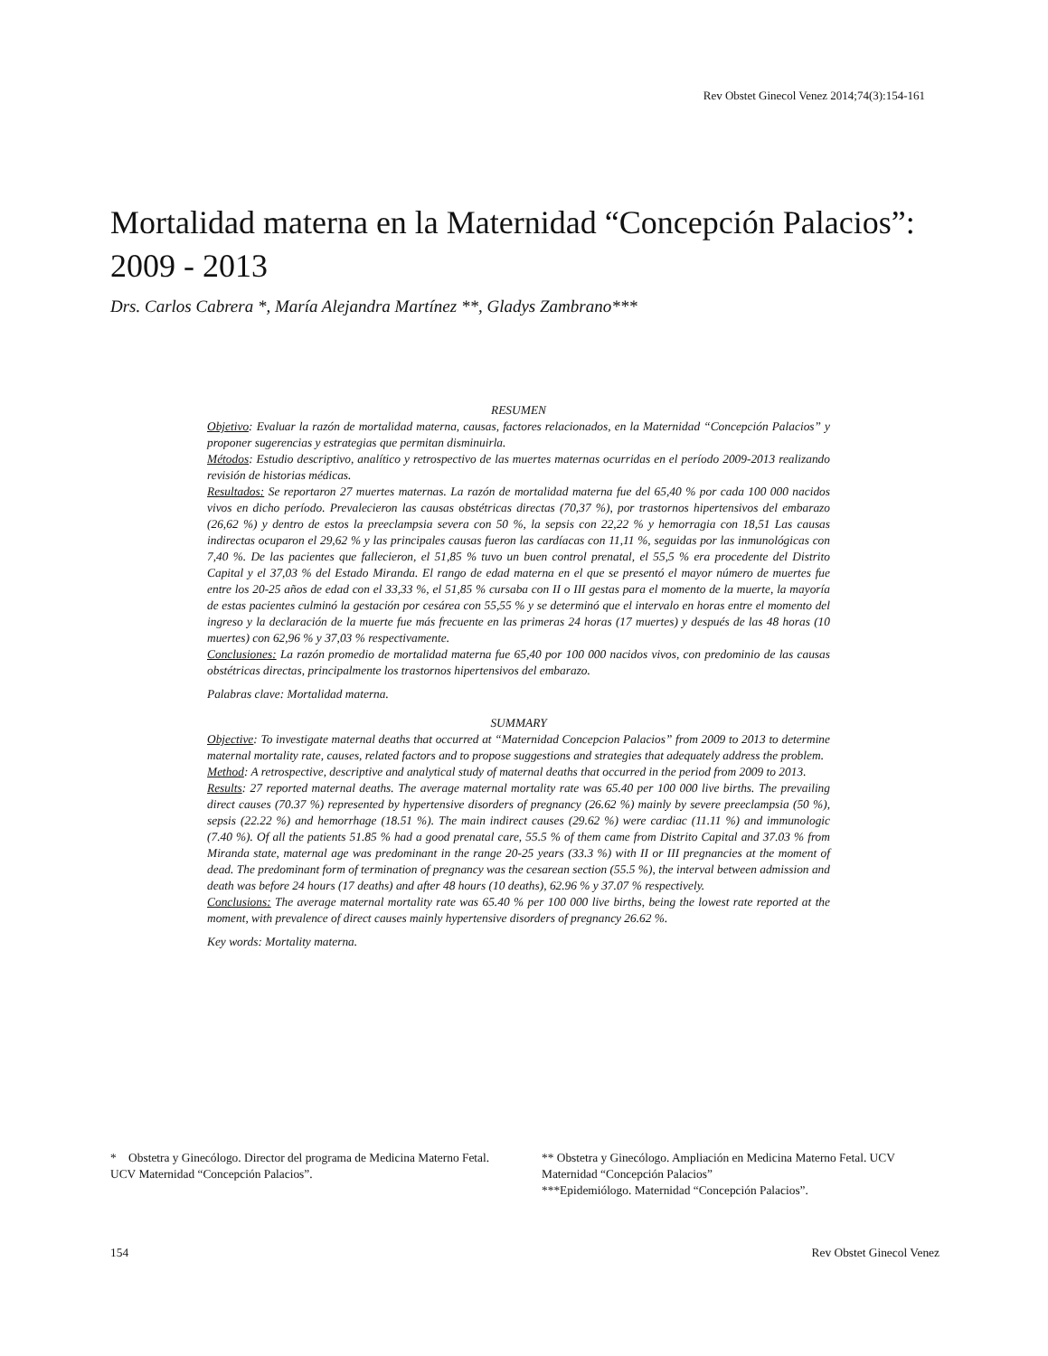Rev Obstet Ginecol Venez 2014;74(3):154-161
Mortalidad materna en la Maternidad “Concepción Palacios”: 2009 - 2013
Drs. Carlos Cabrera *, María Alejandra Martínez **, Gladys Zambrano***
RESUMEN
Objetivo: Evaluar la razón de mortalidad materna, causas, factores relacionados, en la Maternidad “Concepción Palacios” y proponer sugerencias y estrategias que permitan disminuirla.
Métodos: Estudio descriptivo, analítico y retrospectivo de las muertes maternas ocurridas en el período 2009-2013 realizando revisión de historias médicas.
Resultados: Se reportaron 27 muertes maternas. La razón de mortalidad materna fue del 65,40 % por cada 100 000 nacidos vivos en dicho período. Prevalecieron las causas obstétricas directas (70,37 %), por trastornos hipertensivos del embarazo (26,62 %) y dentro de estos la preeclampsia severa con 50 %, la sepsis con 22,22 % y hemorragia con 18,51 Las causas indirectas ocuparon el 29,62 % y las principales causas fueron las cardíacas con 11,11 %, seguidas por las inmunológicas con 7,40 %. De las pacientes que fallecieron, el 51,85 % tuvo un buen control prenatal, el 55,5 % era procedente del Distrito Capital y el 37,03 % del Estado Miranda. El rango de edad materna en el que se presentó el mayor número de muertes fue entre los 20-25 años de edad con el 33,33 %, el 51,85 % cursaba con II o III gestas para el momento de la muerte, la mayoría de estas pacientes culminó la gestación por cesárea con 55,55 % y se determinó que el intervalo en horas entre el momento del ingreso y la declaración de la muerte fue más frecuente en las primeras 24 horas (17 muertes) y después de las 48 horas (10 muertes) con 62,96 % y 37,03 % respectivamente.
Conclusiones: La razón promedio de mortalidad materna fue 65,40 por 100 000 nacidos vivos, con predominio de las causas obstétricas directas, principalmente los trastornos hipertensivos del embarazo.
Palabras clave: Mortalidad materna.
SUMMARY
Objective: To investigate maternal deaths that occurred at “Maternidad Concepcion Palacios” from 2009 to 2013 to determine maternal mortality rate, causes, related factors and to propose suggestions and strategies that adequately address the problem.
Method: A retrospective, descriptive and analytical study of maternal deaths that occurred in the period from 2009 to 2013.
Results: 27 reported maternal deaths. The average maternal mortality rate was 65.40 per 100 000 live births. The prevailing direct causes (70.37 %) represented by hypertensive disorders of pregnancy (26.62 %) mainly by severe preeclampsia (50 %), sepsis (22.22 %) and hemorrhage (18.51 %). The main indirect causes (29.62 %) were cardiac (11.11 %) and immunologic (7.40 %). Of all the patients 51.85 % had a good prenatal care, 55.5 % of them came from Distrito Capital and 37.03 % from Miranda state, maternal age was predominant in the range 20-25 years (33.3 %) with II or III pregnancies at the moment of dead. The predominant form of termination of pregnancy was the cesarean section (55.5 %), the interval between admission and death was before 24 hours (17 deaths) and after 48 hours (10 deaths), 62.96 % y 37.07 % respectively.
Conclusions: The average maternal mortality rate was 65.40 % per 100 000 live births, being the lowest rate reported at the moment, with prevalence of direct causes mainly hypertensive disorders of pregnancy 26.62 %.
Key words: Mortality materna.
* Obstetra y Ginecólogo. Director del programa de Medicina Materno Fetal. UCV Maternidad “Concepción Palacios”.
** Obstetra y Ginecólogo. Ampliación en Medicina Materno Fetal. UCV Maternidad “Concepción Palacios”
***Epidemiólogo. Maternidad “Concepción Palacios”.
154 Rev Obstet Ginecol Venez